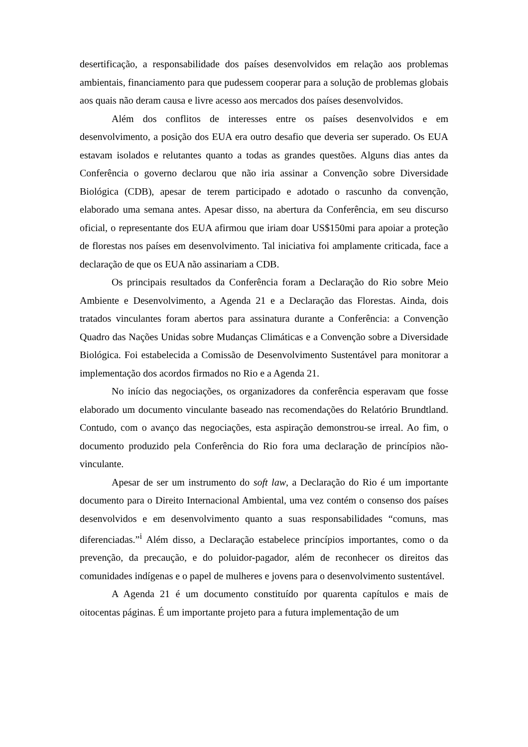desertificação, a responsabilidade dos países desenvolvidos em relação aos problemas ambientais, financiamento para que pudessem cooperar para a solução de problemas globais aos quais não deram causa e livre acesso aos mercados dos países desenvolvidos.
Além dos conflitos de interesses entre os países desenvolvidos e em desenvolvimento, a posição dos EUA era outro desafio que deveria ser superado. Os EUA estavam isolados e relutantes quanto a todas as grandes questões. Alguns dias antes da Conferência o governo declarou que não iria assinar a Convenção sobre Diversidade Biológica (CDB), apesar de terem participado e adotado o rascunho da convenção, elaborado uma semana antes. Apesar disso, na abertura da Conferência, em seu discurso oficial, o representante dos EUA afirmou que iriam doar US$150mi para apoiar a proteção de florestas nos países em desenvolvimento. Tal iniciativa foi amplamente criticada, face a declaração de que os EUA não assinariam a CDB.
Os principais resultados da Conferência foram a Declaração do Rio sobre Meio Ambiente e Desenvolvimento, a Agenda 21 e a Declaração das Florestas. Ainda, dois tratados vinculantes foram abertos para assinatura durante a Conferência: a Convenção Quadro das Nações Unidas sobre Mudanças Climáticas e a Convenção sobre a Diversidade Biológica. Foi estabelecida a Comissão de Desenvolvimento Sustentável para monitorar a implementação dos acordos firmados no Rio e a Agenda 21.
No início das negociações, os organizadores da conferência esperavam que fosse elaborado um documento vinculante baseado nas recomendações do Relatório Brundtland. Contudo, com o avanço das negociações, esta aspiração demonstrou-se irreal. Ao fim, o documento produzido pela Conferência do Rio fora uma declaração de princípios não-vinculante.
Apesar de ser um instrumento do soft law, a Declaração do Rio é um importante documento para o Direito Internacional Ambiental, uma vez contém o consenso dos países desenvolvidos e em desenvolvimento quanto a suas responsabilidades “comuns, mas diferenciadas.”<sup>i</sup> Além disso, a Declaração estabelece princípios importantes, como o da prevenção, da precaução, e do poluidor-pagador, além de reconhecer os direitos das comunidades indígenas e o papel de mulheres e jovens para o desenvolvimento sustentável.
A Agenda 21 é um documento constituído por quarenta capítulos e mais de oitocentas páginas. É um importante projeto para a futura implementação de um